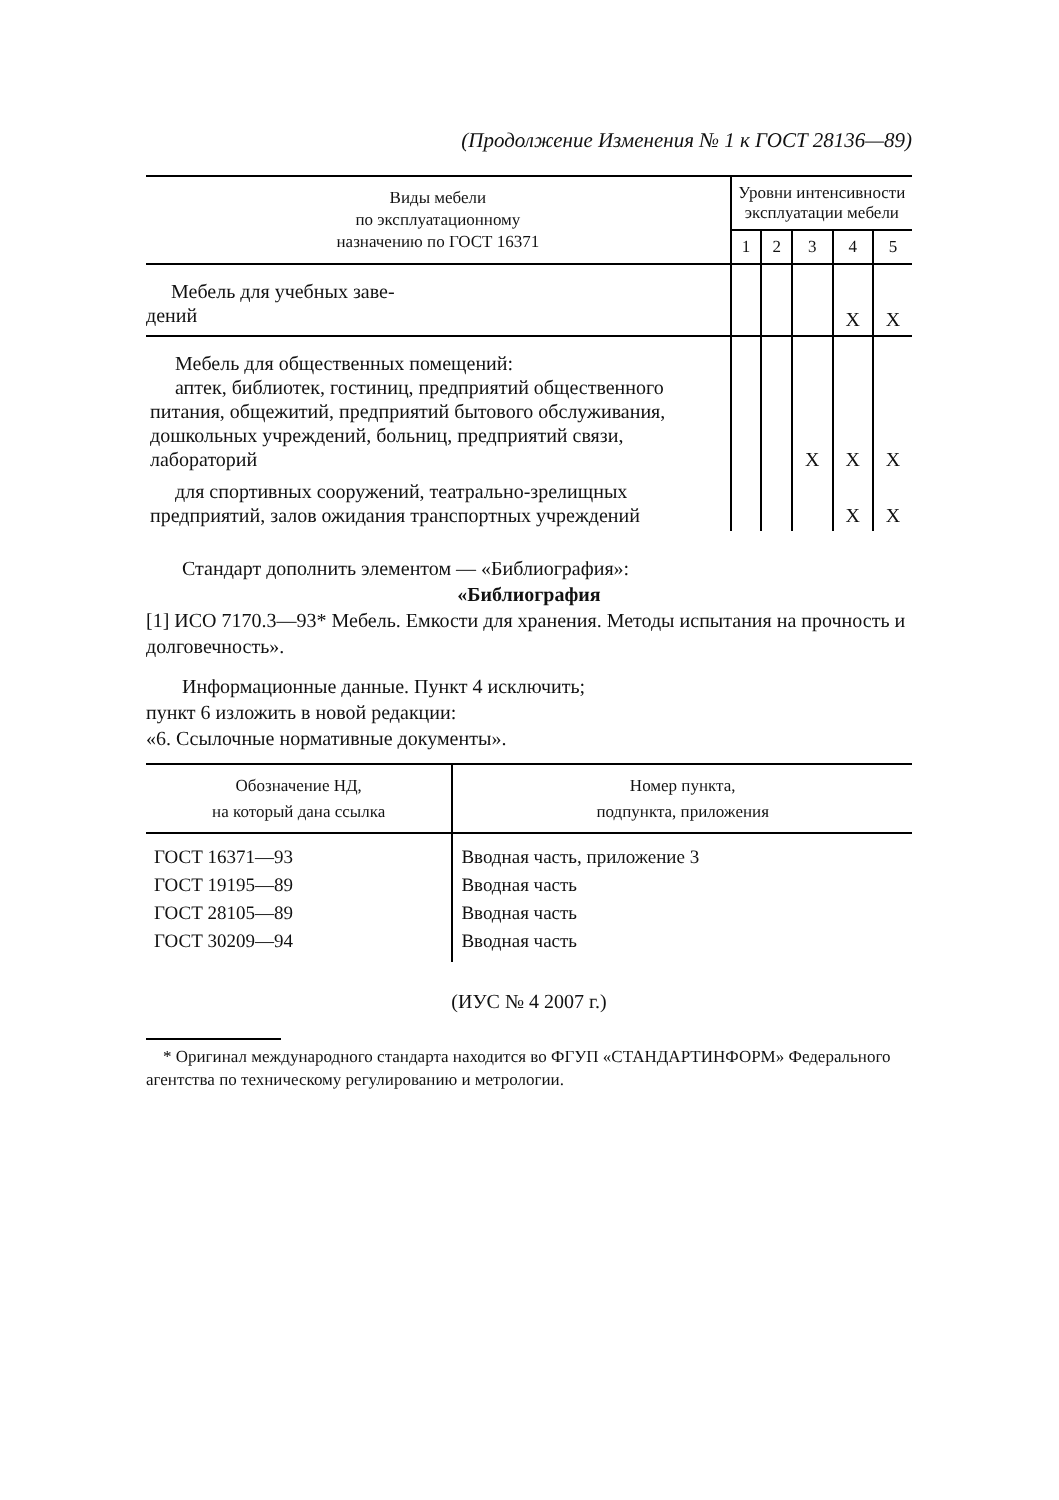(Продолжение Изменения № 1 к ГОСТ 28136—89)
| Виды мебели по эксплуатационному назначению по ГОСТ 16371 | Уровни интенсивности эксплуатации мебели | | | | |
| --- | --- | --- | --- | --- | --- |
| | 1 | 2 | 3 | 4 | 5 |
| Мебель для учебных заве- дений | | | | X | X |
| Мебель для общественных помещений: аптек, библиотек, гостиниц, предприятий общественного питания, общежитий, предприятий бытового обслуживания, дошкольных учреждений, больниц, предприятий связи, лабораторий | | | X | X | X |
| для спортивных сооружений, театрально-зрелищных предприятий, залов ожидания транспортных учреждений | | | | X | X |
Стандарт дополнить элементом — «Библиография»:
«Библиография
[1] ИСО 7170.3—93* Мебель. Емкости для хранения. Методы испытания на прочность и долговечность».
Информационные данные. Пункт 4 исключить;
пункт 6 изложить в новой редакции:
«6. Ссылочные нормативные документы».
| Обозначение НД, на который дана ссылка | Номер пункта, подпункта, приложения |
| --- | --- |
| ГОСТ 16371—93 | Вводная часть, приложение 3 |
| ГОСТ 19195—89 | Вводная часть |
| ГОСТ 28105—89 | Вводная часть |
| ГОСТ 30209—94 | Вводная часть |
(ИУС № 4 2007 г.)
* Оригинал международного стандарта находится во ФГУП «СТАНДАРТИНФОРМ» Федерального агентства по техническому регулированию и метрологии.